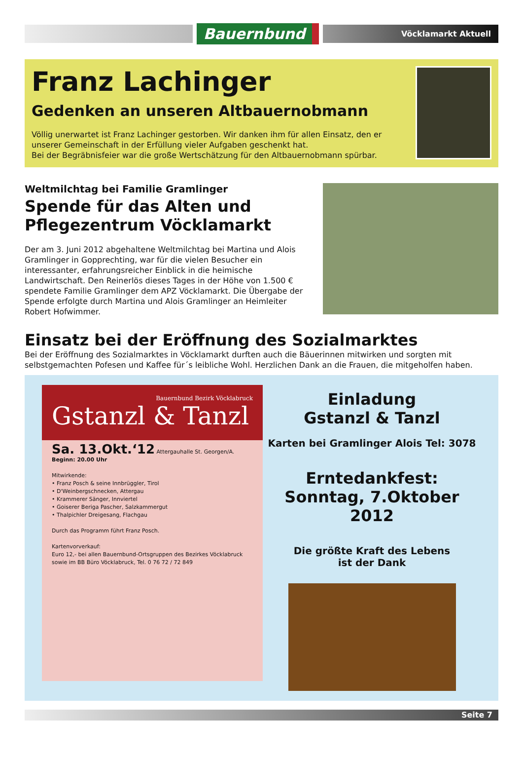Bauernbund
Vöcklamarkt Aktuell
Franz Lachinger
Gedenken an unseren Altbauernobmann
Völlig unerwartet ist Franz Lachinger gestorben. Wir danken ihm für allen Einsatz, den er unserer Gemeinschaft in der Erfüllung vieler Aufgaben geschenkt hat.
Bei der Begräbnisfeier war die große Wertschätzung für den Altbauernobmann spürbar.
Weltmilchtag bei Familie Gramlinger
Spende für das Alten und Pflegezentrum Vöcklamarkt
Der am 3. Juni 2012 abgehaltene Weltmilchtag bei Martina und Alois Gramlinger in Gopprechting, war für die vielen Besucher ein interessanter, erfahrungsreicher Einblick in die heimische Landwirtschaft. Den Reinerlös dieses Tages in der Höhe von 1.500 € spendete Familie Gramlinger dem APZ Vöcklamarkt. Die Übergabe der Spende erfolgte durch Martina und Alois Gramlinger an Heimleiter Robert Hofwimmer.
Einsatz bei der Eröffnung des Sozialmarktes
Bei der Eröffnung des Sozialmarktes in Vöcklamarkt durften auch die Bäuerinnen mitwirken und sorgten mit selbstgemachten Pofesen und Kaffee für´s leibliche Wohl. Herzlichen Dank an die Frauen, die mitgeholfen haben.
Bauernbund Bezirk Vöcklabruck
Gstanzl & Tanzl
Sa. 13.Okt.‘12 Attergauhalle St. Georgen/A.
Beginn: 20.00 Uhr
Mitwirkende:
• Franz Posch & seine Innbrüggler, Tirol
• D'Weinbergschnecken, Attergau
• Krammerer Sänger, Innviertel
• Goiserer Beriga Pascher, Salzkammergut
• Thalpichler Dreigesang, Flachgau
Durch das Programm führt Franz Posch.
Kartenvorverkauf:
Euro 12,- bei allen Bauernbund-Ortsgruppen des Bezirkes Vöcklabruck sowie im BB Büro Vöcklabruck, Tel. 0 76 72 / 72 849
Einladung
Gstanzl & Tanzl
Karten bei Gramlinger Alois Tel: 3078
Erntedankfest:
Sonntag, 7.Oktober 2012
Die größte Kraft des Lebens
ist der Dank
Seite 7